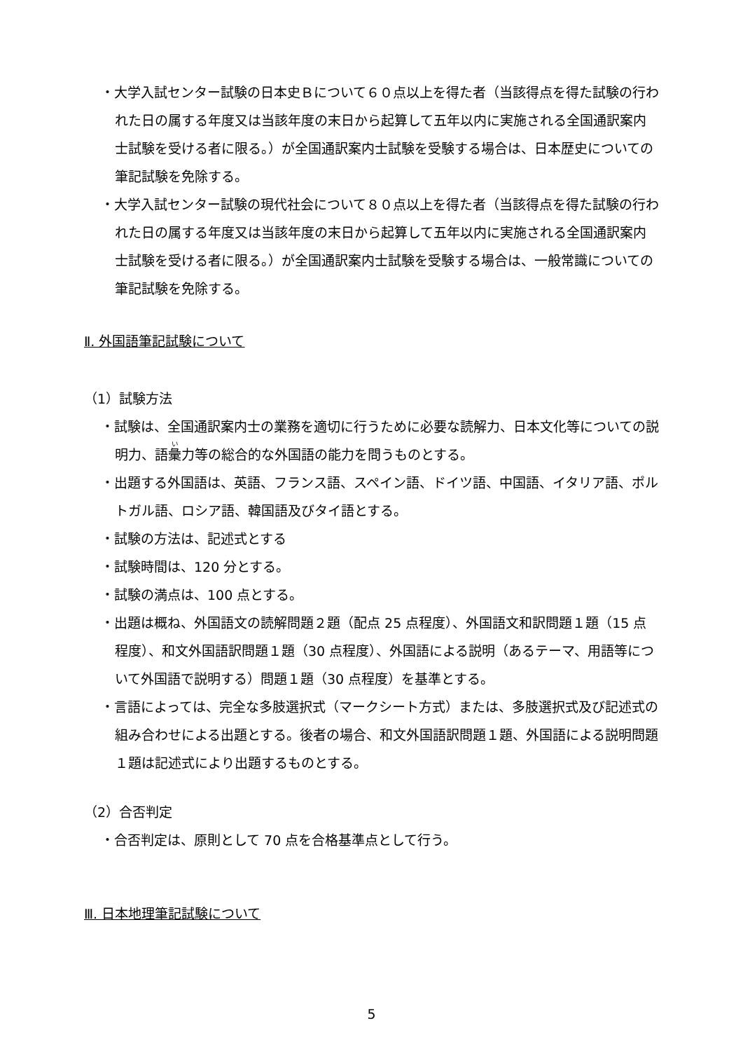・大学入試センター試験の日本史Ｂについて６０点以上を得た者（当該得点を得た試験の行われた日の属する年度又は当該年度の末日から起算して五年以内に実施される全国通訳案内士試験を受ける者に限る。）が全国通訳案内士試験を受験する場合は、日本歴史についての筆記試験を免除する。
・大学入試センター試験の現代社会について８０点以上を得た者（当該得点を得た試験の行われた日の属する年度又は当該年度の末日から起算して五年以内に実施される全国通訳案内士試験を受ける者に限る。）が全国通訳案内士試験を受験する場合は、一般常識についての筆記試験を免除する。
Ⅱ. 外国語筆記試験について
（1）試験方法
・試験は、全国通訳案内士の業務を適切に行うために必要な読解力、日本文化等についての説明力、語彙力等の総合的な外国語の能力を問うものとする。
・出題する外国語は、英語、フランス語、スペイン語、ドイツ語、中国語、イタリア語、ポルトガル語、ロシア語、韓国語及びタイ語とする。
・試験の方法は、記述式とする
・試験時間は、120 分とする。
・試験の満点は、100 点とする。
・出題は概ね、外国語文の読解問題２題（配点 25 点程度）、外国語文和訳問題１題（15 点程度）、和文外国語訳問題１題（30 点程度）、外国語による説明（あるテーマ、用語等について外国語で説明する）問題１題（30 点程度）を基準とする。
・言語によっては、完全な多肢選択式（マークシート方式）または、多肢選択式及び記述式の組み合わせによる出題とする。後者の場合、和文外国語訳問題１題、外国語による説明問題１題は記述式により出題するものとする。
（2）合否判定
・合否判定は、原則として 70 点を合格基準点として行う。
Ⅲ. 日本地理筆記試験について
5